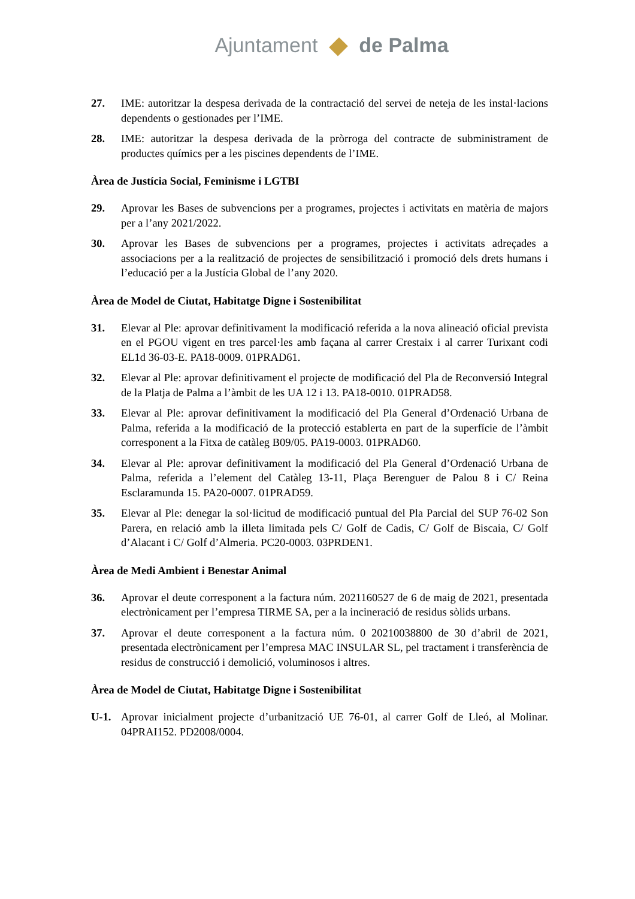Ajuntament de Palma
27. IME: autoritzar la despesa derivada de la contractació del servei de neteja de les instal·lacions dependents o gestionades per l’IME.
28. IME: autoritzar la despesa derivada de la pròrroga del contracte de subministrament de productes químics per a les piscines dependents de l’IME.
Àrea de Justícia Social, Feminisme i LGTBI
29. Aprovar les Bases de subvencions per a programes, projectes i activitats en matèria de majors per a l’any 2021/2022.
30. Aprovar les Bases de subvencions per a programes, projectes i activitats adreçades a associacions per a la realització de projectes de sensibilització i promoció dels drets humans i l’educació per a la Justícia Global de l’any 2020.
Àrea de Model de Ciutat, Habitatge Digne i Sostenibilitat
31. Elevar al Ple: aprovar definitivament la modificació referida a la nova alineació oficial prevista en el PGOU vigent en tres parcel·les amb façana al carrer Crestaix i al carrer Turixant codi EL1d 36-03-E. PA18-0009. 01PRAD61.
32. Elevar al Ple: aprovar definitivament el projecte de modificació del Pla de Reconversió Integral de la Platja de Palma a l’àmbit de les UA 12 i 13. PA18-0010. 01PRAD58.
33. Elevar al Ple: aprovar definitivament la modificació del Pla General d’Ordenació Urbana de Palma, referida a la modificació de la protecció establerta en part de la superfície de l’àmbit corresponent a la Fitxa de catàleg B09/05. PA19-0003. 01PRAD60.
34. Elevar al Ple: aprovar definitivament la modificació del Pla General d’Ordenació Urbana de Palma, referida a l’element del Catàleg 13-11, Plaça Berenguer de Palou 8 i C/ Reina Esclaramunda 15. PA20-0007. 01PRAD59.
35. Elevar al Ple: denegar la sol·licitud de modificació puntual del Pla Parcial del SUP 76-02 Son Parera, en relació amb la illeta limitada pels C/ Golf de Cadis, C/ Golf de Biscaia, C/ Golf d’Alacant i C/ Golf d’Almeria. PC20-0003. 03PRDEN1.
Àrea de Medi Ambient i Benestar Animal
36. Aprovar el deute corresponent a la factura núm. 2021160527 de 6 de maig de 2021, presentada electrònicament per l’empresa TIRME SA, per a la incineració de residus sòlids urbans.
37. Aprovar el deute corresponent a la factura núm. 0 20210038800 de 30 d’abril de 2021, presentada electrònicament per l’empresa MAC INSULAR SL, pel tractament i transferència de residus de construcció i demolició, voluminosos i altres.
Àrea de Model de Ciutat, Habitatge Digne i Sostenibilitat
U-1. Aprovar inicialment projecte d’urbanització UE 76-01, al carrer Golf de Lleó, al Molinar. 04PRAI152. PD2008/0004.